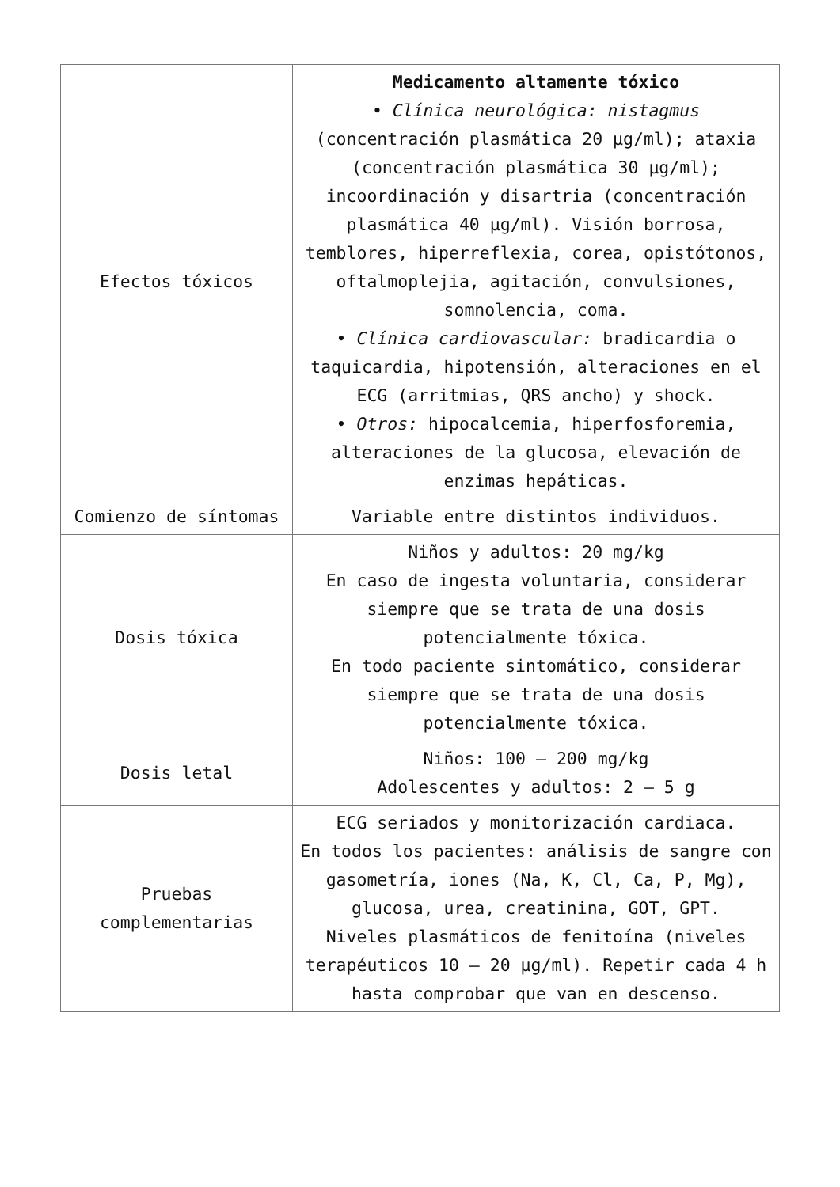| Efectos tóxicos | Medicamento altamente tóxico • Clínica neurológica: nistagmus (concentración plasmática 20 µg/ml); ataxia (concentración plasmática 30 µg/ml); incoordinación y disartria (concentración plasmática 40 µg/ml). Visión borrosa, temblores, hiperreflexia, corea, opistótonos, oftalmoplejia, agitación, convulsiones, somnolencia, coma. • Clínica cardiovascular: bradicardia o taquicardia, hipotensión, alteraciones en el ECG (arritmias, QRS ancho) y shock. • Otros: hipocalcemia, hiperfosforemia, alteraciones de la glucosa, elevación de enzimas hepáticas. |
| Comienzo de síntomas | Variable entre distintos individuos. |
| Dosis tóxica | Niños y adultos: 20 mg/kg En caso de ingesta voluntaria, considerar siempre que se trata de una dosis potencialmente tóxica. En todo paciente sintomático, considerar siempre que se trata de una dosis potencialmente tóxica. |
| Dosis letal | Niños: 100 – 200 mg/kg Adolescentes y adultos: 2 – 5 g |
| Pruebas complementarias | ECG seriados y monitorización cardiaca. En todos los pacientes: análisis de sangre con gasometría, iones (Na, K, Cl, Ca, P, Mg), glucosa, urea, creatinina, GOT, GPT. Niveles plasmáticos de fenitoína (niveles terapéuticos 10 – 20 µg/ml). Repetir cada 4 h hasta comprobar que van en descenso. |